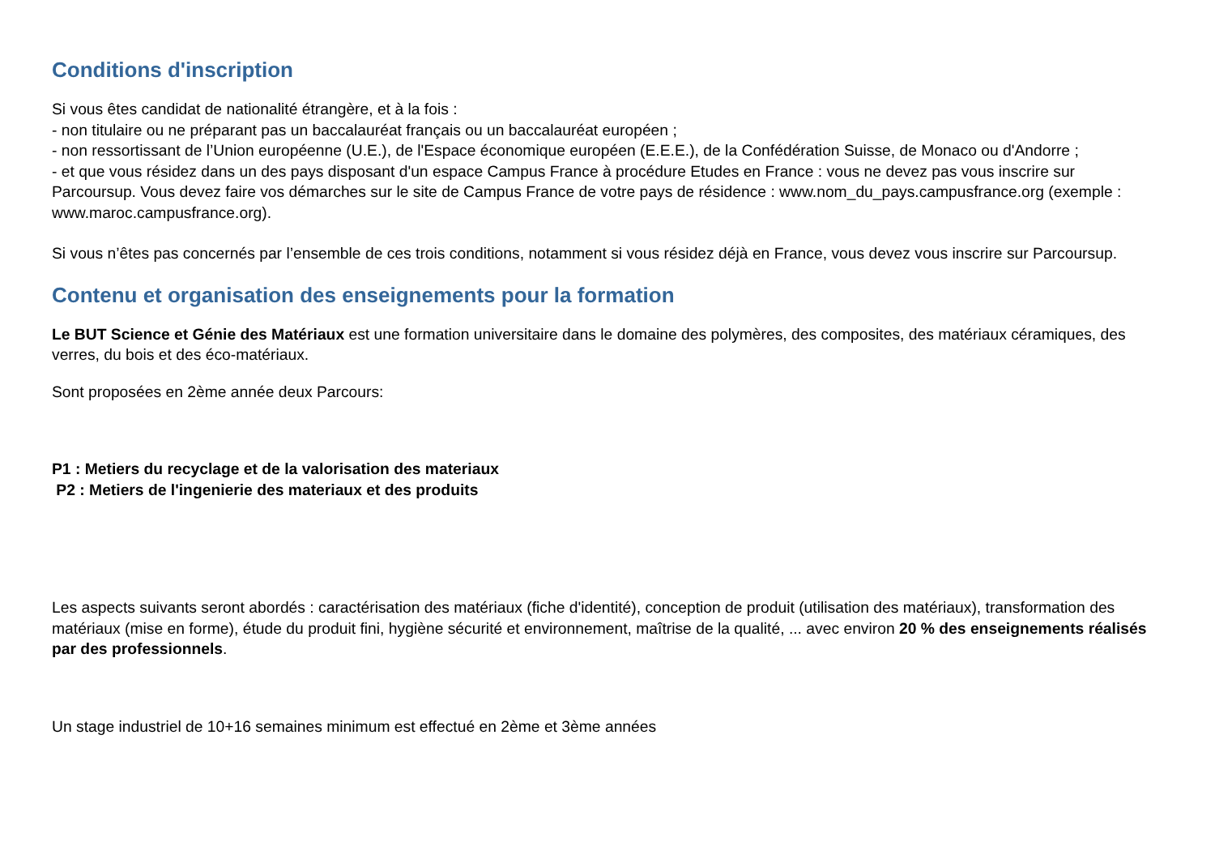Conditions d'inscription
Si vous êtes candidat de nationalité étrangère, et à la fois :
- non titulaire ou ne préparant pas un baccalauréat français ou un baccalauréat européen ;
- non ressortissant de l’Union européenne (U.E.), de l'Espace économique européen (E.E.E.), de la Confédération Suisse, de Monaco ou d'Andorre ;
- et que vous résidez dans un des pays disposant d'un espace Campus France à procédure Etudes en France : vous ne devez pas vous inscrire sur Parcoursup. Vous devez faire vos démarches sur le site de Campus France de votre pays de résidence : www.nom_du_pays.campusfrance.org (exemple : www.maroc.campusfrance.org).
Si vous n’êtes pas concernés par l’ensemble de ces trois conditions, notamment si vous résidez déjà en France, vous devez vous inscrire sur Parcoursup.
Contenu et organisation des enseignements pour la formation
Le BUT Science et Génie des Matériaux est une formation universitaire dans le domaine des polymères, des composites, des matériaux céramiques, des verres, du bois et des éco-matériaux.
Sont proposées en 2ème année deux Parcours:
P1 : Metiers du recyclage et de la valorisation des materiaux
P2 : Metiers de l'ingenierie des materiaux et des produits
Les aspects suivants seront abordés : caractérisation des matériaux (fiche d'identité), conception de produit (utilisation des matériaux), transformation des matériaux (mise en forme), étude du produit fini, hygiène sécurité et environnement, maîtrise de la qualité, ... avec environ 20 % des enseignements réalisés par des professionnels.
Un stage industriel de 10+16 semaines minimum est effectué en 2ème et 3ème années